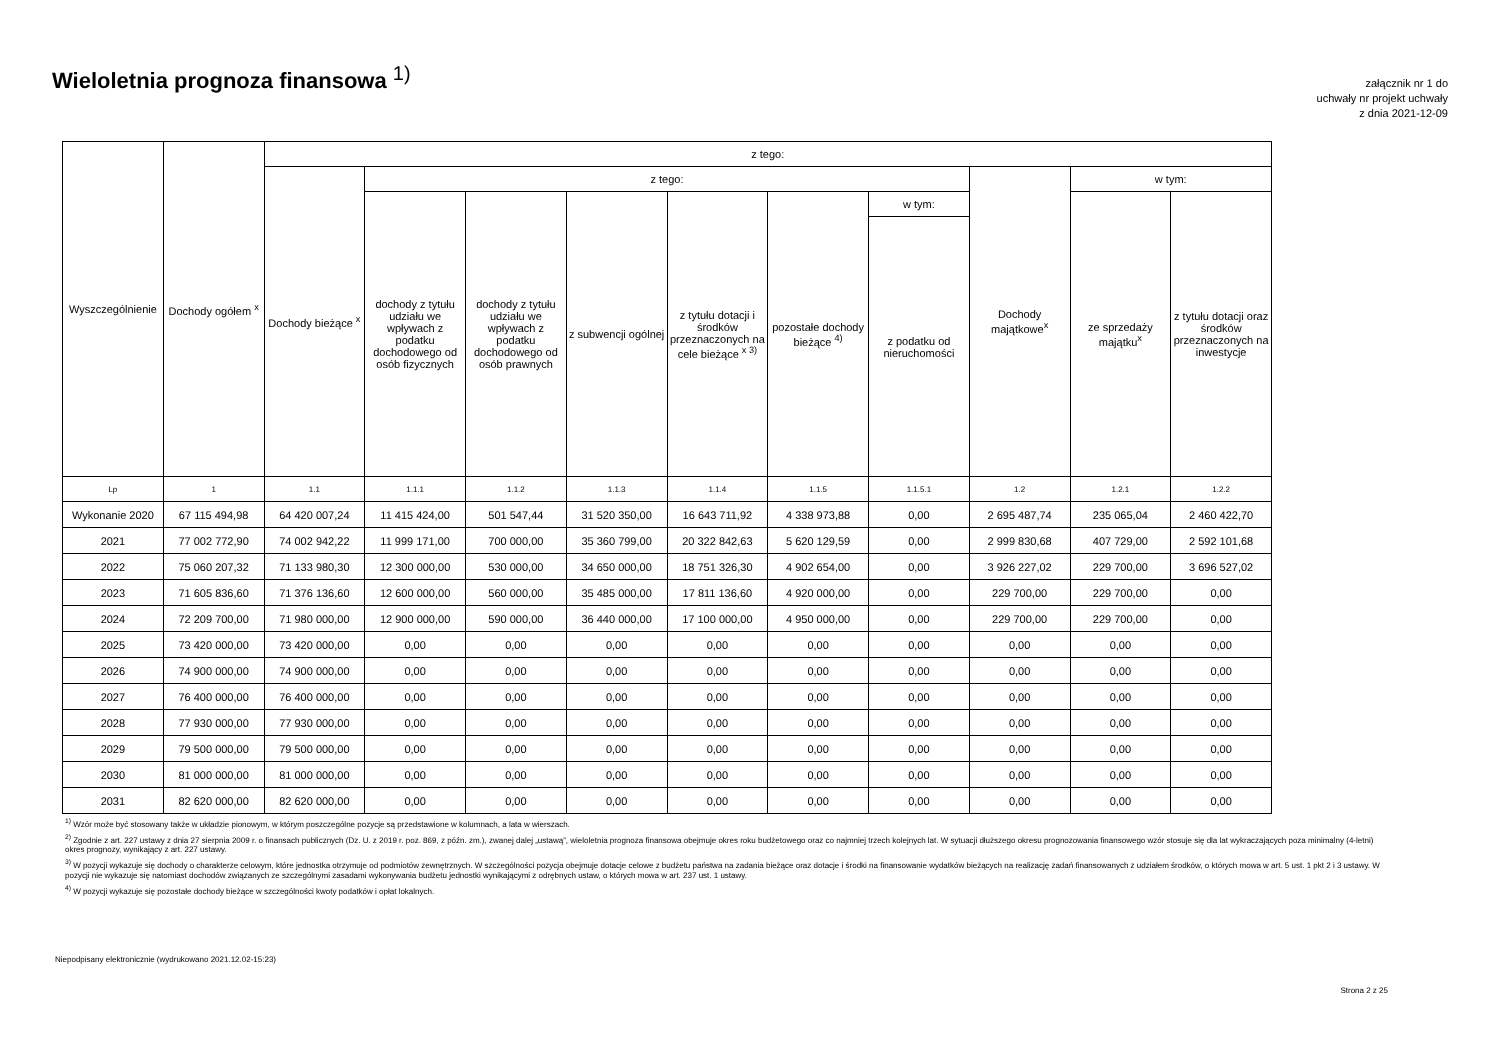Wieloletnia prognoza finansowa <sup>1)</sup>
załącznik nr 1 do
uchwały nr projekt uchwały
z dnia 2021-12-09
| Wyszczególnienie | Dochody ogółem <sup>x</sup> | z tego: | | | | | | | | | |
| --- | --- | --- | --- | --- | --- | --- | --- | --- | --- | --- | --- |
| | | Dochody bieżące <sup>x</sup> | z tego: | | | | | | Dochody majątkowe<sup>x</sup> | w tym: | |
| | | | dochody z tytułu udziału we wpływach z podatku dochodowego od osób fizycznych | dochody z tytułu udziału we wpływach z podatku dochodowego od osób prawnych | z subwencji ogólnej | z tytułu dotacji i środków przeznaczonych na cele bieżące <sup>x 3)</sup> | pozostałe dochody bieżące <sup>4)</sup> | w tym: | | ze sprzedaży majątku<sup>x</sup> | z tytułu dotacji oraz środków przeznaczonych na inwestycje |
| | | | | | | | | z podatku od nieruchomości | | | |
| Lp | 1 | 1.1 | 1.1.1 | 1.1.2 | 1.1.3 | 1.1.4 | 1.1.5 | 1.1.5.1 | 1.2 | 1.2.1 | 1.2.2 |
| Wykonanie 2020 | 67 115 494,98 | 64 420 007,24 | 11 415 424,00 | 501 547,44 | 31 520 350,00 | 16 643 711,92 | 4 338 973,88 | 0,00 | 2 695 487,74 | 235 065,04 | 2 460 422,70 |
| 2021 | 77 002 772,90 | 74 002 942,22 | 11 999 171,00 | 700 000,00 | 35 360 799,00 | 20 322 842,63 | 5 620 129,59 | 0,00 | 2 999 830,68 | 407 729,00 | 2 592 101,68 |
| 2022 | 75 060 207,32 | 71 133 980,30 | 12 300 000,00 | 530 000,00 | 34 650 000,00 | 18 751 326,30 | 4 902 654,00 | 0,00 | 3 926 227,02 | 229 700,00 | 3 696 527,02 |
| 2023 | 71 605 836,60 | 71 376 136,60 | 12 600 000,00 | 560 000,00 | 35 485 000,00 | 17 811 136,60 | 4 920 000,00 | 0,00 | 229 700,00 | 229 700,00 | 0,00 |
| 2024 | 72 209 700,00 | 71 980 000,00 | 12 900 000,00 | 590 000,00 | 36 440 000,00 | 17 100 000,00 | 4 950 000,00 | 0,00 | 229 700,00 | 229 700,00 | 0,00 |
| 2025 | 73 420 000,00 | 73 420 000,00 | 0,00 | 0,00 | 0,00 | 0,00 | 0,00 | 0,00 | 0,00 | 0,00 | 0,00 |
| 2026 | 74 900 000,00 | 74 900 000,00 | 0,00 | 0,00 | 0,00 | 0,00 | 0,00 | 0,00 | 0,00 | 0,00 | 0,00 |
| 2027 | 76 400 000,00 | 76 400 000,00 | 0,00 | 0,00 | 0,00 | 0,00 | 0,00 | 0,00 | 0,00 | 0,00 | 0,00 |
| 2028 | 77 930 000,00 | 77 930 000,00 | 0,00 | 0,00 | 0,00 | 0,00 | 0,00 | 0,00 | 0,00 | 0,00 | 0,00 |
| 2029 | 79 500 000,00 | 79 500 000,00 | 0,00 | 0,00 | 0,00 | 0,00 | 0,00 | 0,00 | 0,00 | 0,00 | 0,00 |
| 2030 | 81 000 000,00 | 81 000 000,00 | 0,00 | 0,00 | 0,00 | 0,00 | 0,00 | 0,00 | 0,00 | 0,00 | 0,00 |
| 2031 | 82 620 000,00 | 82 620 000,00 | 0,00 | 0,00 | 0,00 | 0,00 | 0,00 | 0,00 | 0,00 | 0,00 | 0,00 |
<sup>1)</sup> Wzór może być stosowany także w układzie pionowym, w którym poszczególne pozycje są przedstawione w kolumnach, a lata w wierszach.
<sup>2)</sup> Zgodnie z art. 227 ustawy z dnia 27 sierpnia 2009 r. o finansach publicznych (Dz. U. z 2019 r. poz. 869, z późn. zm.), zwanej dalej „ustawą”, wieloletnia prognoza finansowa obejmuje okres roku budżetowego oraz co najmniej trzech kolejnych lat. W sytuacji dłuższego okresu prognozowania finansowego wzór stosuje się dla lat wykraczających poza minimalny (4-letni) okres prognozy, wynikający z art. 227 ustawy.
<sup>3)</sup> W pozycji wykazuje się dochody o charakterze celowym, które jednostka otrzymuje od podmiotów zewnętrznych. W szczególności pozycja obejmuje dotacje celowe z budżetu państwa na zadania bieżące oraz dotacje i środki na finansowanie wydatków bieżących na realizację zadań finansowanych z udziałem środków, o których mowa w art. 5 ust. 1 pkt 2 i 3 ustawy. W pozycji nie wykazuje się natomiast dochodów związanych ze szczególnymi zasadami wykonywania budżetu jednostki wynikającymi z odrębnych ustaw, o których mowa w art. 237 ust. 1 ustawy.
<sup>4)</sup> W pozycji wykazuje się pozostałe dochody bieżące w szczególności kwoty podatków i opłat lokalnych.
Niepodpisany elektronicznie (wydrukowano 2021.12.02-15:23)
Strona 2 z 25